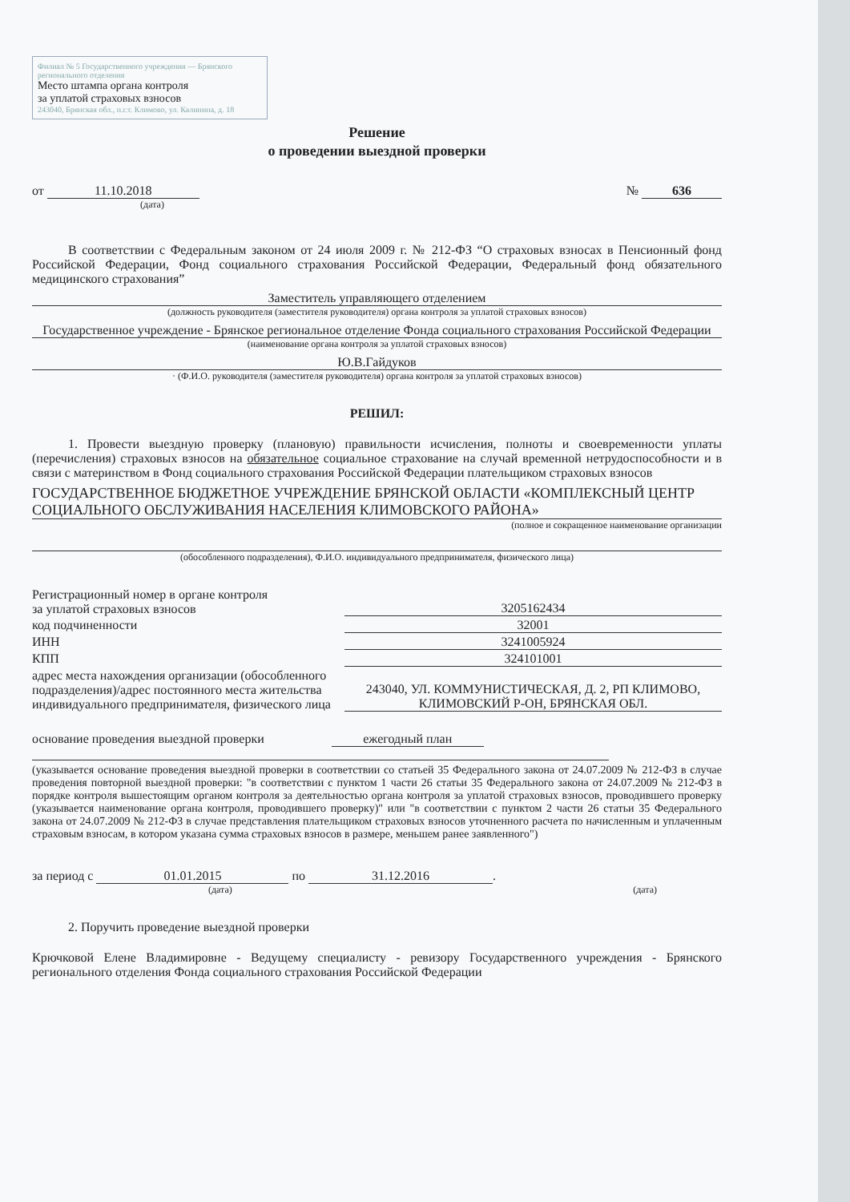Филиал № 5 Государственного учреждения — Брянского регионального отделения
Место штампа органа контроля
за уплатой страховых взносов
243040, Брянская обл., п.г.т. Климово, ул. Калинина, д. 18
Решение
о проведении выездной проверки
от 11.10.2018
(дата)
№ 636
В соответствии с Федеральным законом от 24 июля 2009 г. № 212-ФЗ “О страховых взносах в Пенсионный фонд Российской Федерации, Фонд социального страхования Российской Федерации, Федеральный фонд обязательного медицинского страхования”
Заместитель управляющего отделением
(должность руководителя (заместителя руководителя) органа контроля за уплатой страховых взносов)
Государственное учреждение - Брянское региональное отделение Фонда социального страхования Российской Федерации
(наименование органа контроля за уплатой страховых взносов)
Ю.В.Гайдуков
· (Ф.И.О. руководителя (заместителя руководителя) органа контроля за уплатой страховых взносов)
РЕШИЛ:
1. Провести выездную проверку (плановую) правильности исчисления, полноты и своевременности уплаты (перечисления) страховых взносов на обязательное социальное страхование на случай временной нетрудоспособности и в связи с материнством в Фонд социального страхования Российской Федерации плательщиком страховых взносов
ГОСУДАРСТВЕННОЕ БЮДЖЕТНОЕ УЧРЕЖДЕНИЕ БРЯНСКОЙ ОБЛАСТИ «КОМПЛЕКСНЫЙ ЦЕНТР СОЦИАЛЬНОГО ОБСЛУЖИВАНИЯ НАСЕЛЕНИЯ КЛИМОВСКОГО РАЙОНА»
(полное и сокращенное наименование организации
(обособленного подразделения), Ф.И.О. индивидуального предпринимателя, физического лица)
Регистрационный номер в органе контроля
за уплатой страховых взносов
3205162434
код подчиненности
32001
ИНН
3241005924
КПП
324101001
адрес места нахождения организации (обособленного подразделения)/адрес постоянного места жительства индивидуального предпринимателя, физического лица
243040, УЛ. КОММУНИСТИЧЕСКАЯ, Д. 2, РП КЛИМОВО, КЛИМОВСКИЙ Р-ОН, БРЯНСКАЯ ОБЛ.
основание проведения выездной проверки ежегодный план
(указывается основание проведения выездной проверки в соответствии со статьей 35 Федерального закона от 24.07.2009 № 212-ФЗ в случае проведения повторной выездной проверки: "в соответствии с пунктом 1 части 26 статьи 35 Федерального закона от 24.07.2009 № 212-ФЗ в порядке контроля вышестоящим органом контроля за деятельностью органа контроля за уплатой страховых взносов, проводившего проверку (указывается наименование органа контроля, проводившего проверку)" или "в соответствии с пунктом 2 части 26 статьи 35 Федерального закона от 24.07.2009 № 212-ФЗ в случае представления плательщиком страховых взносов уточненного расчета по начисленным и уплаченным страховым взносам, в котором указана сумма страховых взносов в размере, меньшем ранее заявленного")
за период с 01.01.2015 по 31.12.2016.
(дата) (дата)
2. Поручить проведение выездной проверки
Крючковой Елене Владимировне - Ведущему специалисту - ревизору Государственного учреждения - Брянского регионального отделения Фонда социального страхования Российской Федерации